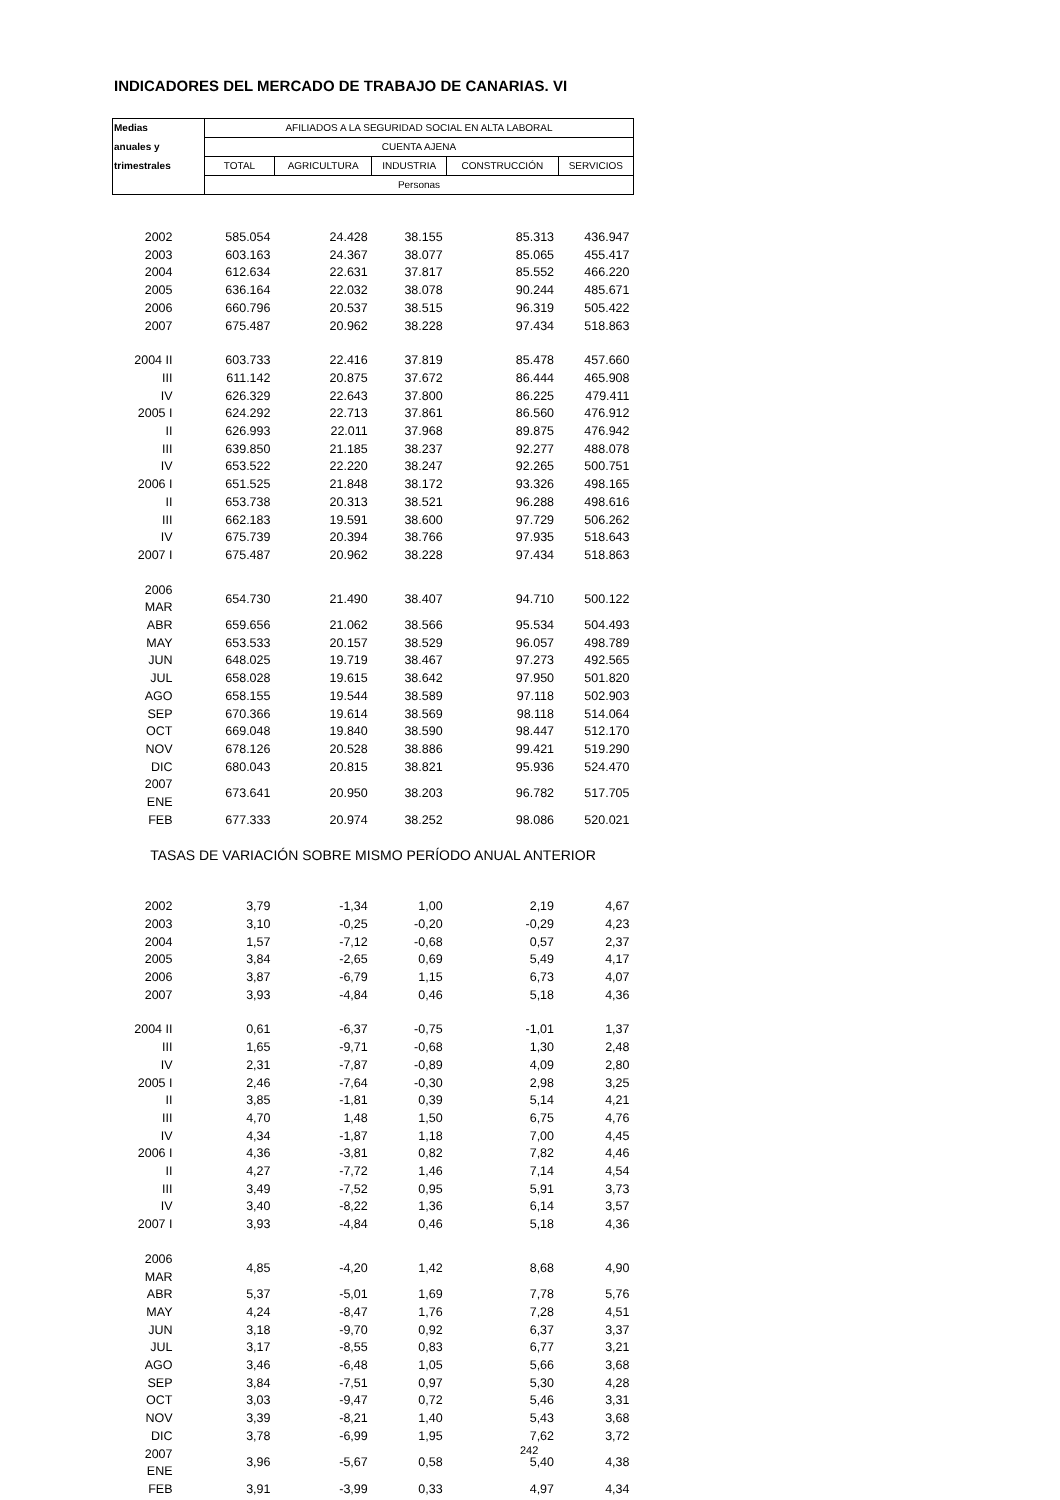INDICADORES DEL MERCADO DE TRABAJO DE CANARIAS. VI
| Medias | AFILIADOS A LA SEGURIDAD SOCIAL EN ALTA LABORAL | | | | |
| --- | --- | --- | --- | --- | --- |
| anuales y | CUENTA AJENA | | | | |
| trimestrales | TOTAL | AGRICULTURA | INDUSTRIA | CONSTRUCCIÓN | SERVICIOS |
| | Personas | | | | |
| 2002 | 585.054 | 24.428 | 38.155 | 85.313 | 436.947 |
| 2003 | 603.163 | 24.367 | 38.077 | 85.065 | 455.417 |
| 2004 | 612.634 | 22.631 | 37.817 | 85.552 | 466.220 |
| 2005 | 636.164 | 22.032 | 38.078 | 90.244 | 485.671 |
| 2006 | 660.796 | 20.537 | 38.515 | 96.319 | 505.422 |
| 2007 | 675.487 | 20.962 | 38.228 | 97.434 | 518.863 |
| 2004 II | 603.733 | 22.416 | 37.819 | 85.478 | 457.660 |
| III | 611.142 | 20.875 | 37.672 | 86.444 | 465.908 |
| IV | 626.329 | 22.643 | 37.800 | 86.225 | 479.411 |
| 2005 I | 624.292 | 22.713 | 37.861 | 86.560 | 476.912 |
| II | 626.993 | 22.011 | 37.968 | 89.875 | 476.942 |
| III | 639.850 | 21.185 | 38.237 | 92.277 | 488.078 |
| IV | 653.522 | 22.220 | 38.247 | 92.265 | 500.751 |
| 2006 I | 651.525 | 21.848 | 38.172 | 93.326 | 498.165 |
| II | 653.738 | 20.313 | 38.521 | 96.288 | 498.616 |
| III | 662.183 | 19.591 | 38.600 | 97.729 | 506.262 |
| IV | 675.739 | 20.394 | 38.766 | 97.935 | 518.643 |
| 2007 I | 675.487 | 20.962 | 38.228 | 97.434 | 518.863 |
| 2006 MAR | 654.730 | 21.490 | 38.407 | 94.710 | 500.122 |
| ABR | 659.656 | 21.062 | 38.566 | 95.534 | 504.493 |
| MAY | 653.533 | 20.157 | 38.529 | 96.057 | 498.789 |
| JUN | 648.025 | 19.719 | 38.467 | 97.273 | 492.565 |
| JUL | 658.028 | 19.615 | 38.642 | 97.950 | 501.820 |
| AGO | 658.155 | 19.544 | 38.589 | 97.118 | 502.903 |
| SEP | 670.366 | 19.614 | 38.569 | 98.118 | 514.064 |
| OCT | 669.048 | 19.840 | 38.590 | 98.447 | 512.170 |
| NOV | 678.126 | 20.528 | 38.886 | 99.421 | 519.290 |
| DIC | 680.043 | 20.815 | 38.821 | 95.936 | 524.470 |
| 2007 ENE | 673.641 | 20.950 | 38.203 | 96.782 | 517.705 |
| FEB | 677.333 | 20.974 | 38.252 | 98.086 | 520.021 |
| TASAS DE VARIACIÓN SOBRE MISMO PERÍODO ANUAL ANTERIOR | | | | | |
| 2002 | 3,79 | -1,34 | 1,00 | 2,19 | 4,67 |
| 2003 | 3,10 | -0,25 | -0,20 | -0,29 | 4,23 |
| 2004 | 1,57 | -7,12 | -0,68 | 0,57 | 2,37 |
| 2005 | 3,84 | -2,65 | 0,69 | 5,49 | 4,17 |
| 2006 | 3,87 | -6,79 | 1,15 | 6,73 | 4,07 |
| 2007 | 3,93 | -4,84 | 0,46 | 5,18 | 4,36 |
| 2004 II | 0,61 | -6,37 | -0,75 | -1,01 | 1,37 |
| III | 1,65 | -9,71 | -0,68 | 1,30 | 2,48 |
| IV | 2,31 | -7,87 | -0,89 | 4,09 | 2,80 |
| 2005 I | 2,46 | -7,64 | -0,30 | 2,98 | 3,25 |
| II | 3,85 | -1,81 | 0,39 | 5,14 | 4,21 |
| III | 4,70 | 1,48 | 1,50 | 6,75 | 4,76 |
| IV | 4,34 | -1,87 | 1,18 | 7,00 | 4,45 |
| 2006 I | 4,36 | -3,81 | 0,82 | 7,82 | 4,46 |
| II | 4,27 | -7,72 | 1,46 | 7,14 | 4,54 |
| III | 3,49 | -7,52 | 0,95 | 5,91 | 3,73 |
| IV | 3,40 | -8,22 | 1,36 | 6,14 | 3,57 |
| 2007 I | 3,93 | -4,84 | 0,46 | 5,18 | 4,36 |
| 2006 MAR | 4,85 | -4,20 | 1,42 | 8,68 | 4,90 |
| ABR | 5,37 | -5,01 | 1,69 | 7,78 | 5,76 |
| MAY | 4,24 | -8,47 | 1,76 | 7,28 | 4,51 |
| JUN | 3,18 | -9,70 | 0,92 | 6,37 | 3,37 |
| JUL | 3,17 | -8,55 | 0,83 | 6,77 | 3,21 |
| AGO | 3,46 | -6,48 | 1,05 | 5,66 | 3,68 |
| SEP | 3,84 | -7,51 | 0,97 | 5,30 | 4,28 |
| OCT | 3,03 | -9,47 | 0,72 | 5,46 | 3,31 |
| NOV | 3,39 | -8,21 | 1,40 | 5,43 | 3,68 |
| DIC | 3,78 | -6,99 | 1,95 | 7,62 | 3,72 |
| 2007 ENE | 3,96 | -5,67 | 0,58 | 5,40 | 4,38 |
| FEB | 3,91 | -3,99 | 0,33 | 4,97 | 4,34 |
242